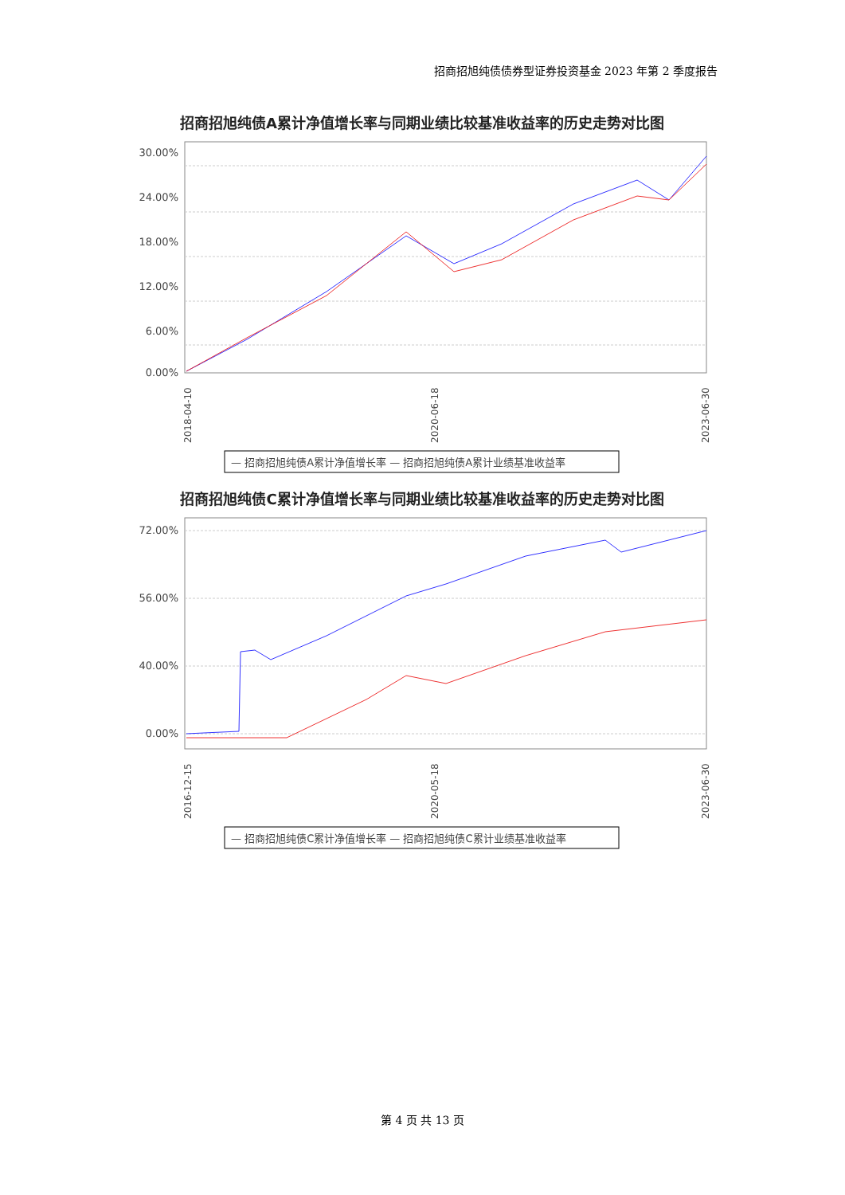招商招旭纯债债券型证券投资基金 2023 年第 2 季度报告
招商招旭纯债A累计净值增长率与同期业绩比较基准收益率的历史走势对比图
30.00%
24.00%
18.00%
12.00%
6.00%
0.00%
2018-04-10
2020-06-18
2023-06-30
— 招商招旭纯债A累计净值增长率 — 招商招旭纯债A累计业绩基准收益率
招商招旭纯债C累计净值增长率与同期业绩比较基准收益率的历史走势对比图
72.00%
56.00%
40.00%
0.00%
2016-12-15
2020-05-18
2023-06-30
— 招商招旭纯债C累计净值增长率 — 招商招旭纯债C累计业绩基准收益率
第 4 页 共 13 页